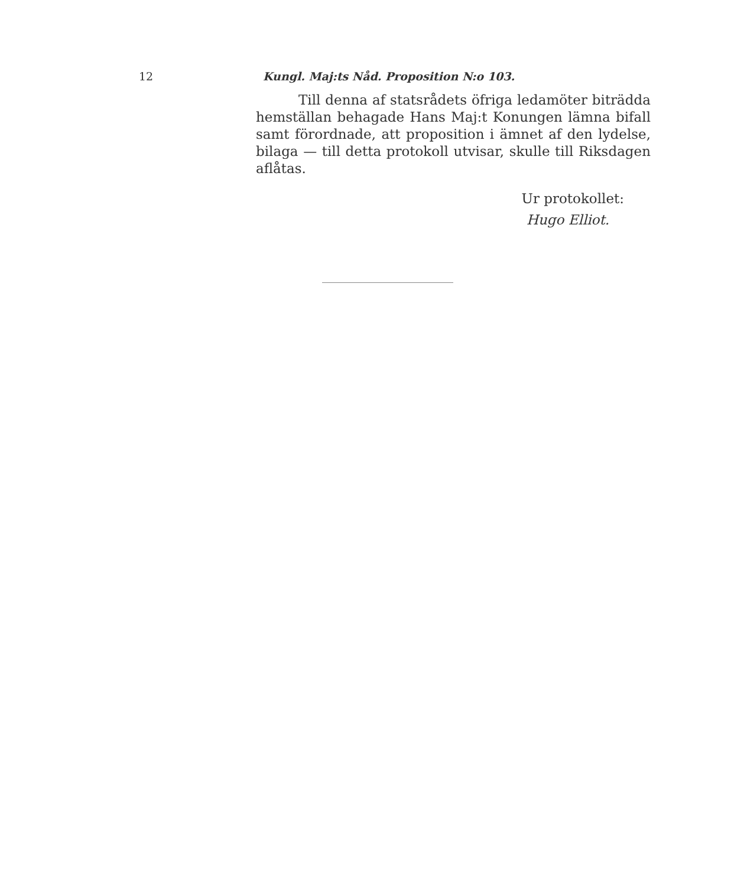12 Kungl. Maj:ts Nåd. Proposition N:o 103.
Till denna af statsrådets öfriga ledamöter biträdda hemställan behagade Hans Maj:t Konungen lämna bifall samt förordnade, att proposition i ämnet af den lydelse, bilaga — till detta protokoll utvisar, skulle till Riksdagen aflåtas.
Ur protokollet:
Hugo Elliot.